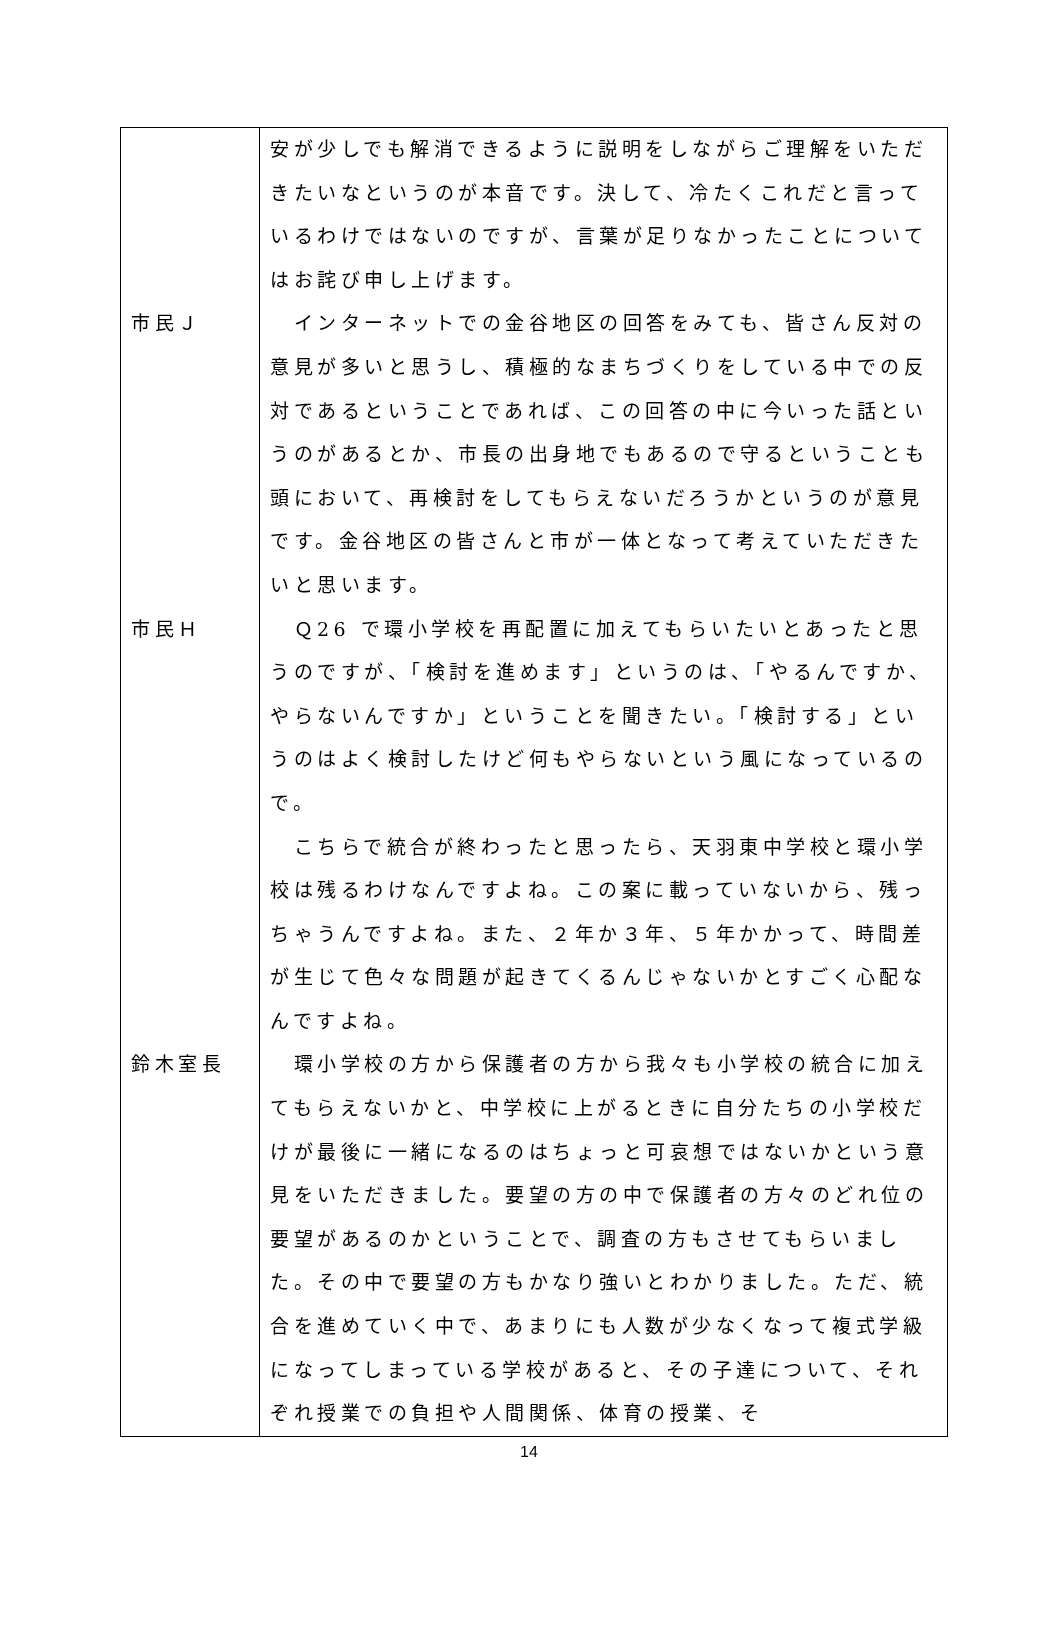| | 安が少しでも解消できるように説明をしながらご理解をいただきたいなというのが本音です。決して、冷たくこれだと言っているわけではないのですが、言葉が足りなかったことについてはお詫び申し上げます。 |
| 市民Ｊ | インターネットでの金谷地区の回答をみても、皆さん反対の意見が多いと思うし、積極的なまちづくりをしている中での反対であるということであれば、この回答の中に今いった話というのがあるとか、市長の出身地でもあるので守るということも頭において、再検討をしてもらえないだろうかというのが意見です。金谷地区の皆さんと市が一体となって考えていただきたいと思います。 |
| 市民Ｈ | Ｑ26 で環小学校を再配置に加えてもらいたいとあったと思うのですが、「検討を進めます」というのは、「やるんですか、やらないんですか」ということを聞きたい。「検討する」というのはよく検討したけど何もやらないという風になっているので。 こちらで統合が終わったと思ったら、天羽東中学校と環小学校は残るわけなんですよね。この案に載っていないから、残っちゃうんですよね。また、２年か３年、５年かかって、時間差が生じて色々な問題が起きてくるんじゃないかとすごく心配なんですよね。 |
| 鈴木室長 | 環小学校の方から保護者の方から我々も小学校の統合に加えてもらえないかと、中学校に上がるときに自分たちの小学校だけが最後に一緒になるのはちょっと可哀想ではないかという意見をいただきました。要望の方の中で保護者の方々のどれ位の要望があるのかということで、調査の方もさせてもらいました。その中で要望の方もかなり強いとわかりました。ただ、統合を進めていく中で、あまりにも人数が少なくなって複式学級になってしまっている学校があると、その子達について、それぞれ授業での負担や人間関係、体育の授業、そ |
14